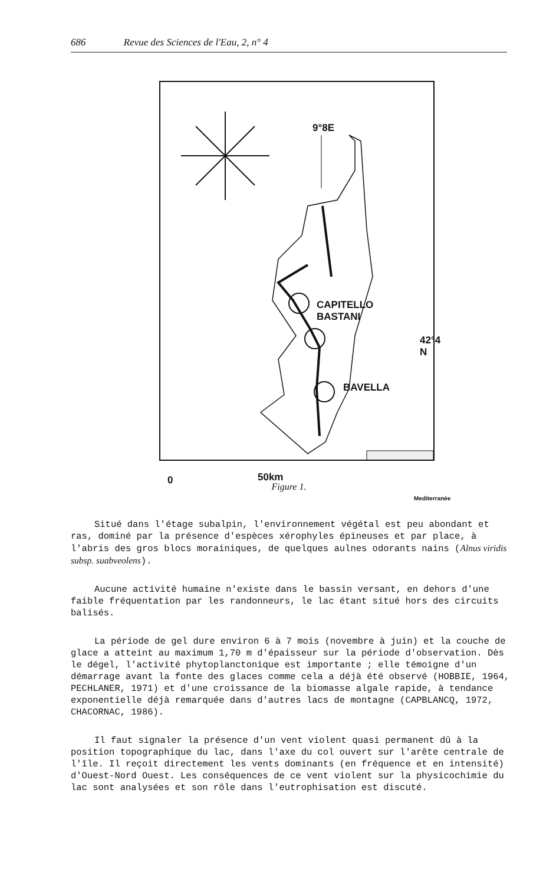686 Revue des Sciences de l'Eau, 2, n° 4
9°8E
CAPITELLO
BASTANI
42°4 N
BAVELLA
0 50km
Mediterranée
Figure 1.
Situé dans l'étage subalpin, l'environnement végétal est peu abondant et ras, dominé par la présence d'espèces xérophyles épineuses et par place, à l'abris des gros blocs morainiques, de quelques aulnes odorants nains (Alnus viridis subsp. suabveolens).
Aucune activité humaine n'existe dans le bassin versant, en dehors d'une faible fréquentation par les randonneurs, le lac étant situé hors des circuits balisés.
La période de gel dure environ 6 à 7 mois (novembre à juin) et la couche de glace a atteint au maximum 1,70 m d'épaisseur sur la période d'observation. Dès le dégel, l'activité phytoplanctonique est importante ; elle témoigne d'un démarrage avant la fonte des glaces comme cela a déjà été observé (HOBBIE, 1964, PECHLANER, 1971) et d'une croissance de la biomasse algale rapide, à tendance exponentielle déjà remarquée dans d'autres lacs de montagne (CAPBLANCQ, 1972, CHACORNAC, 1986).
Il faut signaler la présence d'un vent violent quasi permanent dû à la position topographique du lac, dans l'axe du col ouvert sur l'arête centrale de l'île. Il reçoit directement les vents dominants (en fréquence et en intensité) d'Ouest-Nord Ouest. Les conséquences de ce vent violent sur la physicochimie du lac sont analysées et son rôle dans l'eutrophisation est discuté.